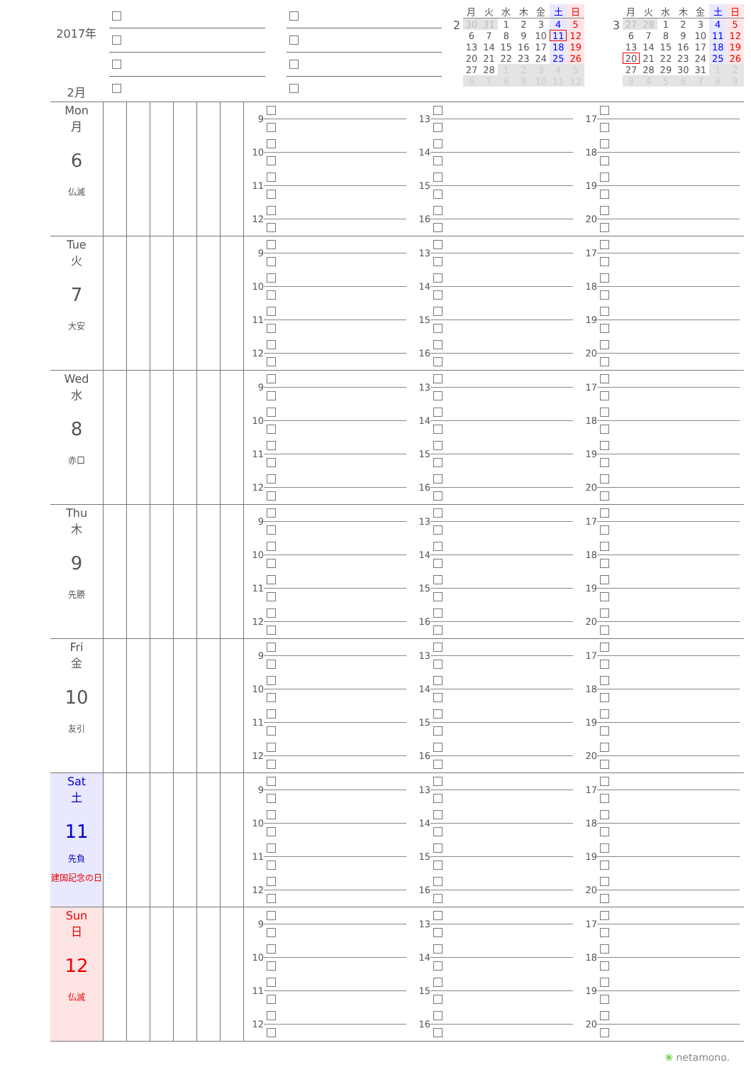2017年
2月
2
| 月 | 火 | 水 | 木 | 金 | 土 | 日 |
| --- | --- | --- | --- | --- | --- | --- |
| 30 | 31 | 1 | 2 | 3 | 4 | 5 |
| 6 | 7 | 8 | 9 | 10 | 11 | 12 |
| 13 | 14 | 15 | 16 | 17 | 18 | 19 |
| 20 | 21 | 22 | 23 | 24 | 25 | 26 |
| 27 | 28 | 1 | 2 | 3 | 4 | 5 |
| 6 | 7 | 8 | 9 | 10 | 11 | 12 |
3
| 月 | 火 | 水 | 木 | 金 | 土 | 日 |
| --- | --- | --- | --- | --- | --- | --- |
| 27 | 28 | 1 | 2 | 3 | 4 | 5 |
| 6 | 7 | 8 | 9 | 10 | 11 | 12 |
| 13 | 14 | 15 | 16 | 17 | 18 | 19 |
| 20 | 21 | 22 | 23 | 24 | 25 | 26 |
| 27 | 28 | 29 | 30 | 31 | 1 | 2 |
| 3 | 4 | 5 | 6 | 7 | 8 | 9 |
Mon
月
6
仏滅
9
10
11
12
13
14
15
16
17
18
19
20
Tue
火
7
大安
9
10
11
12
13
14
15
16
17
18
19
20
Wed
水
8
赤口
9
10
11
12
13
14
15
16
17
18
19
20
Thu
木
9
先勝
9
10
11
12
13
14
15
16
17
18
19
20
Fri
金
10
友引
9
10
11
12
13
14
15
16
17
18
19
20
Sat
土
11
先負
建国記念の日
9
10
11
12
13
14
15
16
17
18
19
20
Sun
日
12
仏滅
9
10
11
12
13
14
15
16
17
18
19
20
❀ netamono.